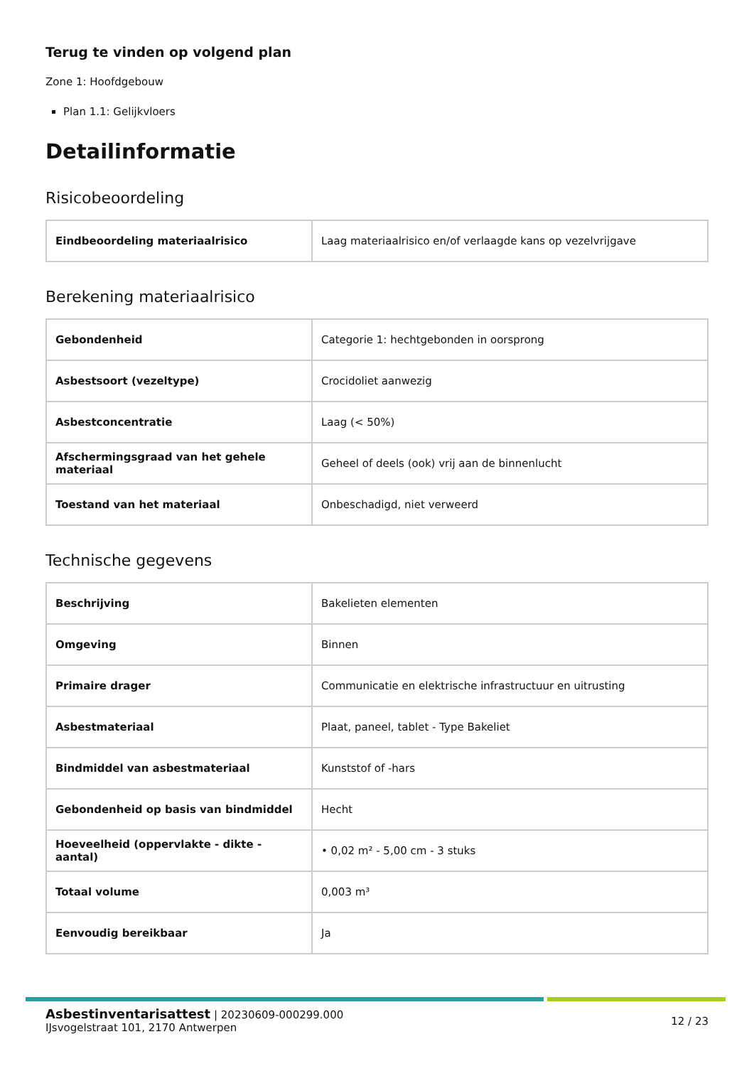Terug te vinden op volgend plan
Zone 1: Hoofdgebouw
Plan 1.1: Gelijkvloers
Detailinformatie
Risicobeoordeling
| Eindbeoordeling materiaalrisico | Laag materiaalrisico en/of verlaagde kans op vezelvrijgave |
Berekening materiaalrisico
| Gebondenheid | Categorie 1: hechtgebonden in oorsprong |
| Asbestsoort (vezeltype) | Crocidoliet aanwezig |
| Asbestconcentratie | Laag (< 50%) |
| Afschermingsgraad van het gehele materiaal | Geheel of deels (ook) vrij aan de binnenlucht |
| Toestand van het materiaal | Onbeschadigd, niet verweerd |
Technische gegevens
| Beschrijving | Bakelieten elementen |
| Omgeving | Binnen |
| Primaire drager | Communicatie en elektrische infrastructuur en uitrusting |
| Asbestmateriaal | Plaat, paneel, tablet - Type Bakeliet |
| Bindmiddel van asbestmateriaal | Kunststof of -hars |
| Gebondenheid op basis van bindmiddel | Hecht |
| Hoeveelheid (oppervlakte - dikte - aantal) | • 0,02 m² - 5,00 cm - 3 stuks |
| Totaal volume | 0,003 m³ |
| Eenvoudig bereikbaar | Ja |
Asbestinventarisattest | 20230609-000299.000
IJsvogelstraat 101, 2170 Antwerpen
12 / 23